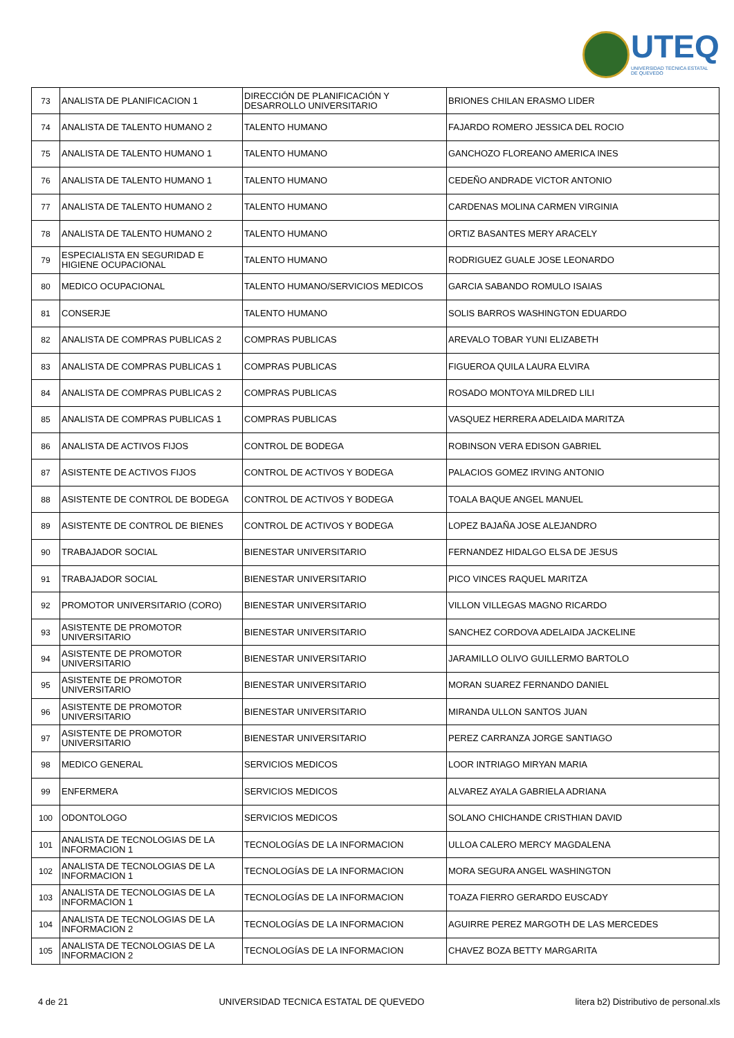UTEQ
UNIVERSIDAD TECNICA ESTATAL DE QUEVEDO
| 73 | ANALISTA DE PLANIFICACION 1 | DIRECCIÓN DE PLANIFICACIÓN Y DESARROLLO UNIVERSITARIO | BRIONES CHILAN ERASMO LIDER |
| 74 | ANALISTA DE TALENTO HUMANO 2 | TALENTO HUMANO | FAJARDO ROMERO JESSICA DEL ROCIO |
| 75 | ANALISTA DE TALENTO HUMANO 1 | TALENTO HUMANO | GANCHOZO FLOREANO AMERICA INES |
| 76 | ANALISTA DE TALENTO HUMANO 1 | TALENTO HUMANO | CEDEÑO ANDRADE VICTOR ANTONIO |
| 77 | ANALISTA DE TALENTO HUMANO 2 | TALENTO HUMANO | CARDENAS MOLINA CARMEN VIRGINIA |
| 78 | ANALISTA DE TALENTO HUMANO 2 | TALENTO HUMANO | ORTIZ BASANTES MERY ARACELY |
| 79 | ESPECIALISTA EN SEGURIDAD E HIGIENE OCUPACIONAL | TALENTO HUMANO | RODRIGUEZ GUALE JOSE LEONARDO |
| 80 | MEDICO OCUPACIONAL | TALENTO HUMANO/SERVICIOS MEDICOS | GARCIA SABANDO ROMULO ISAIAS |
| 81 | CONSERJE | TALENTO HUMANO | SOLIS BARROS WASHINGTON EDUARDO |
| 82 | ANALISTA DE COMPRAS PUBLICAS 2 | COMPRAS PUBLICAS | AREVALO TOBAR YUNI ELIZABETH |
| 83 | ANALISTA DE COMPRAS PUBLICAS 1 | COMPRAS PUBLICAS | FIGUEROA QUILA LAURA ELVIRA |
| 84 | ANALISTA DE COMPRAS PUBLICAS 2 | COMPRAS PUBLICAS | ROSADO MONTOYA MILDRED LILI |
| 85 | ANALISTA DE COMPRAS PUBLICAS 1 | COMPRAS PUBLICAS | VASQUEZ HERRERA ADELAIDA MARITZA |
| 86 | ANALISTA DE ACTIVOS FIJOS | CONTROL DE BODEGA | ROBINSON VERA EDISON GABRIEL |
| 87 | ASISTENTE DE ACTIVOS FIJOS | CONTROL DE ACTIVOS Y BODEGA | PALACIOS GOMEZ IRVING ANTONIO |
| 88 | ASISTENTE DE CONTROL DE BODEGA | CONTROL DE ACTIVOS Y BODEGA | TOALA BAQUE ANGEL MANUEL |
| 89 | ASISTENTE DE CONTROL DE BIENES | CONTROL DE ACTIVOS Y BODEGA | LOPEZ BAJAÑA JOSE ALEJANDRO |
| 90 | TRABAJADOR SOCIAL | BIENESTAR UNIVERSITARIO | FERNANDEZ HIDALGO ELSA DE JESUS |
| 91 | TRABAJADOR SOCIAL | BIENESTAR UNIVERSITARIO | PICO VINCES RAQUEL MARITZA |
| 92 | PROMOTOR UNIVERSITARIO (CORO) | BIENESTAR UNIVERSITARIO | VILLON VILLEGAS MAGNO RICARDO |
| 93 | ASISTENTE DE PROMOTOR UNIVERSITARIO | BIENESTAR UNIVERSITARIO | SANCHEZ CORDOVA ADELAIDA JACKELINE |
| 94 | ASISTENTE DE PROMOTOR UNIVERSITARIO | BIENESTAR UNIVERSITARIO | JARAMILLO OLIVO GUILLERMO BARTOLO |
| 95 | ASISTENTE DE PROMOTOR UNIVERSITARIO | BIENESTAR UNIVERSITARIO | MORAN SUAREZ FERNANDO DANIEL |
| 96 | ASISTENTE DE PROMOTOR UNIVERSITARIO | BIENESTAR UNIVERSITARIO | MIRANDA ULLON SANTOS JUAN |
| 97 | ASISTENTE DE PROMOTOR UNIVERSITARIO | BIENESTAR UNIVERSITARIO | PEREZ CARRANZA JORGE SANTIAGO |
| 98 | MEDICO GENERAL | SERVICIOS MEDICOS | LOOR INTRIAGO MIRYAN MARIA |
| 99 | ENFERMERA | SERVICIOS MEDICOS | ALVAREZ AYALA GABRIELA ADRIANA |
| 100 | ODONTOLOGO | SERVICIOS MEDICOS | SOLANO CHICHANDE CRISTHIAN DAVID |
| 101 | ANALISTA DE TECNOLOGIAS DE LA INFORMACION 1 | TECNOLOGÍAS DE LA INFORMACION | ULLOA CALERO MERCY MAGDALENA |
| 102 | ANALISTA DE TECNOLOGIAS DE LA INFORMACION 1 | TECNOLOGÍAS DE LA INFORMACION | MORA SEGURA ANGEL WASHINGTON |
| 103 | ANALISTA DE TECNOLOGIAS DE LA INFORMACION 1 | TECNOLOGÍAS DE LA INFORMACION | TOAZA FIERRO GERARDO EUSCADY |
| 104 | ANALISTA DE TECNOLOGIAS DE LA INFORMACION 2 | TECNOLOGÍAS DE LA INFORMACION | AGUIRRE PEREZ MARGOTH DE LAS MERCEDES |
| 105 | ANALISTA DE TECNOLOGIAS DE LA INFORMACION 2 | TECNOLOGÍAS DE LA INFORMACION | CHAVEZ BOZA BETTY MARGARITA |
4 de 21 UNIVERSIDAD TECNICA ESTATAL DE QUEVEDO litera b2) Distributivo de personal.xls